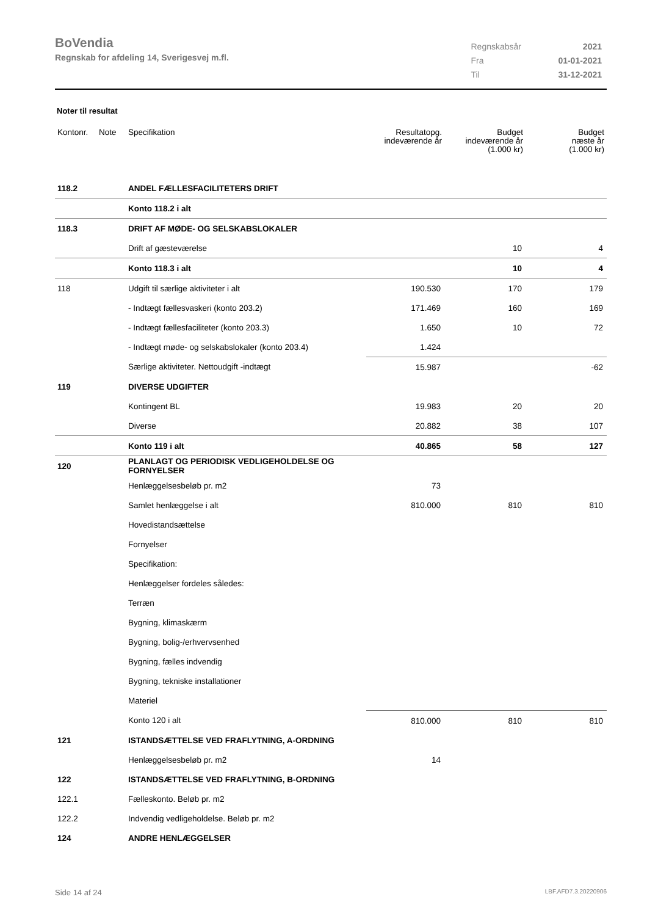BoVendia
Regnskab for afdeling 14, Sverigesvej m.fl.
| Regnskabsår | 2021 |
| Fra | 01-01-2021 |
| Til | 31-12-2021 |
Noter til resultat
| Kontonr. | Note | Specifikation | Resultatopg. indeværende år | Budget indeværende år (1.000 kr) | Budget næste år (1.000 kr) |
| --- | --- | --- | --- | --- | --- |
| 118.2 | | ANDEL FÆLLESFACILITETERS DRIFT | | | |
| | | Konto 118.2 i alt | | | |
| 118.3 | | DRIFT AF MØDE- OG SELSKABSLOKALER | | | |
| | | Drift af gæsteværelse | | 10 | 4 |
| | | Konto 118.3 i alt | | 10 | 4 |
| 118 | | Udgift til særlige aktiviteter i alt | 190.530 | 170 | 179 |
| | | - Indtægt fællesvaskeri (konto 203.2) | 171.469 | 160 | 169 |
| | | - Indtægt fællesfaciliteter (konto 203.3) | 1.650 | 10 | 72 |
| | | - Indtægt møde- og selskabslokaler (konto 203.4) | 1.424 | | |
| | | Særlige aktiviteter. Nettoudgift -indtægt | 15.987 | | -62 |
| 119 | | DIVERSE UDGIFTER | | | |
| | | Kontingent BL | 19.983 | 20 | 20 |
| | | Diverse | 20.882 | 38 | 107 |
| | | Konto 119 i alt | 40.865 | 58 | 127 |
| 120 | | PLANLAGT OG PERIODISK VEDLIGEHOLDELSE OG FORNYELSER | | | |
| | | Henlæggelsesbeløb pr. m2 | 73 | | |
| | | Samlet henlæggelse i alt | 810.000 | 810 | 810 |
| | | Hovedistandsættelse | | | |
| | | Fornyelser | | | |
| | | Specifikation: | | | |
| | | Henlæggelser fordeles således: | | | |
| | | Terræn | | | |
| | | Bygning, klimaskærm | | | |
| | | Bygning, bolig-/erhvervsenhed | | | |
| | | Bygning, fælles indvendig | | | |
| | | Bygning, tekniske installationer | | | |
| | | Materiel | | | |
| | | Konto 120 i alt | 810.000 | 810 | 810 |
| 121 | | ISTANDSÆTTELSE VED FRAFLYTNING, A-ORDNING | | | |
| | | Henlæggelsesbeløb pr. m2 | 14 | | |
| 122 | | ISTANDSÆTTELSE VED FRAFLYTNING, B-ORDNING | | | |
| 122.1 | | Fælleskonto. Beløb pr. m2 | | | |
| 122.2 | | Indvendig vedligeholdelse. Beløb pr. m2 | | | |
| 124 | | ANDRE HENLÆGGELSER | | | |
Side 14 af 24 LBF.AFD7.3.20220906